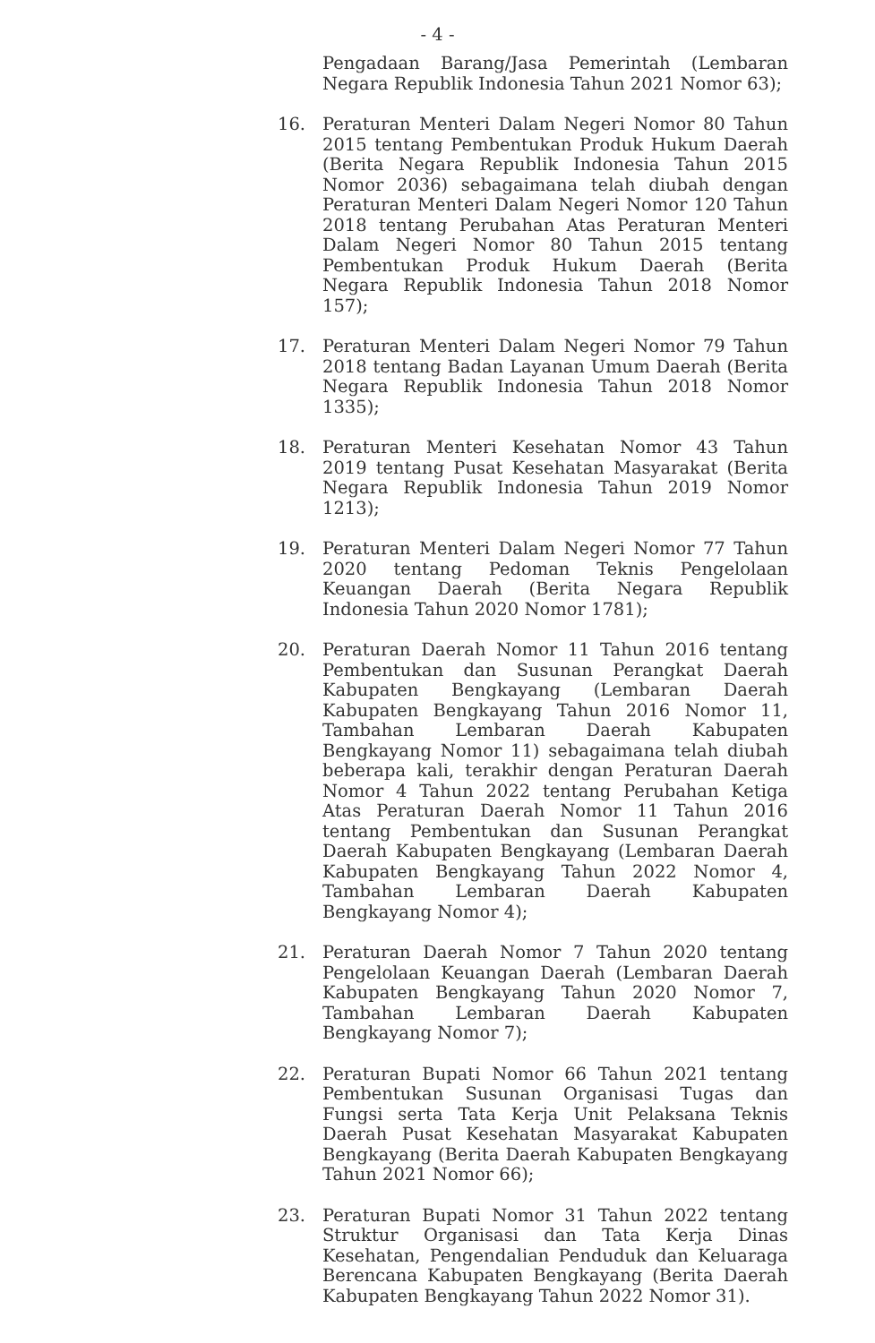- 4 -
Pengadaan Barang/Jasa Pemerintah (Lembaran Negara Republik Indonesia Tahun 2021 Nomor 63);
16. Peraturan Menteri Dalam Negeri Nomor 80 Tahun 2015 tentang Pembentukan Produk Hukum Daerah (Berita Negara Republik Indonesia Tahun 2015 Nomor 2036) sebagaimana telah diubah dengan Peraturan Menteri Dalam Negeri Nomor 120 Tahun 2018 tentang Perubahan Atas Peraturan Menteri Dalam Negeri Nomor 80 Tahun 2015 tentang Pembentukan Produk Hukum Daerah (Berita Negara Republik Indonesia Tahun 2018 Nomor 157);
17. Peraturan Menteri Dalam Negeri Nomor 79 Tahun 2018 tentang Badan Layanan Umum Daerah (Berita Negara Republik Indonesia Tahun 2018 Nomor 1335);
18. Peraturan Menteri Kesehatan Nomor 43 Tahun 2019 tentang Pusat Kesehatan Masyarakat (Berita Negara Republik Indonesia Tahun 2019 Nomor 1213);
19. Peraturan Menteri Dalam Negeri Nomor 77 Tahun 2020 tentang Pedoman Teknis Pengelolaan Keuangan Daerah (Berita Negara Republik Indonesia Tahun 2020 Nomor 1781);
20. Peraturan Daerah Nomor 11 Tahun 2016 tentang Pembentukan dan Susunan Perangkat Daerah Kabupaten Bengkayang (Lembaran Daerah Kabupaten Bengkayang Tahun 2016 Nomor 11, Tambahan Lembaran Daerah Kabupaten Bengkayang Nomor 11) sebagaimana telah diubah beberapa kali, terakhir dengan Peraturan Daerah Nomor 4 Tahun 2022 tentang Perubahan Ketiga Atas Peraturan Daerah Nomor 11 Tahun 2016 tentang Pembentukan dan Susunan Perangkat Daerah Kabupaten Bengkayang (Lembaran Daerah Kabupaten Bengkayang Tahun 2022 Nomor 4, Tambahan Lembaran Daerah Kabupaten Bengkayang Nomor 4);
21. Peraturan Daerah Nomor 7 Tahun 2020 tentang Pengelolaan Keuangan Daerah (Lembaran Daerah Kabupaten Bengkayang Tahun 2020 Nomor 7, Tambahan Lembaran Daerah Kabupaten Bengkayang Nomor 7);
22. Peraturan Bupati Nomor 66 Tahun 2021 tentang Pembentukan Susunan Organisasi Tugas dan Fungsi serta Tata Kerja Unit Pelaksana Teknis Daerah Pusat Kesehatan Masyarakat Kabupaten Bengkayang (Berita Daerah Kabupaten Bengkayang Tahun 2021 Nomor 66);
23. Peraturan Bupati Nomor 31 Tahun 2022 tentang Struktur Organisasi dan Tata Kerja Dinas Kesehatan, Pengendalian Penduduk dan Keluaraga Berencana Kabupaten Bengkayang (Berita Daerah Kabupaten Bengkayang Tahun 2022 Nomor 31).